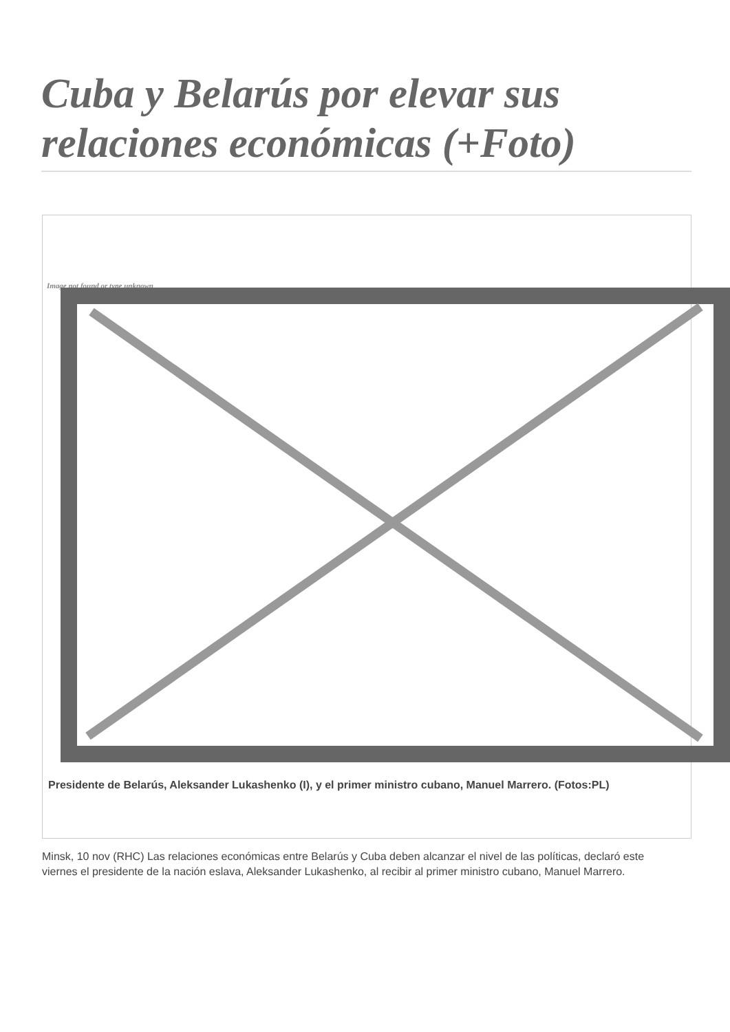Cuba y Belarús por elevar sus relaciones económicas (+Foto)
Image not found or type unknown
Presidente de Belarús, Aleksander Lukashenko (I), y el primer ministro cubano, Manuel Marrero. (Fotos:PL)
Minsk, 10 nov (RHC) Las relaciones económicas entre Belarús y Cuba deben alcanzar el nivel de las políticas, declaró este viernes el presidente de la nación eslava, Aleksander Lukashenko, al recibir al primer ministro cubano, Manuel Marrero.